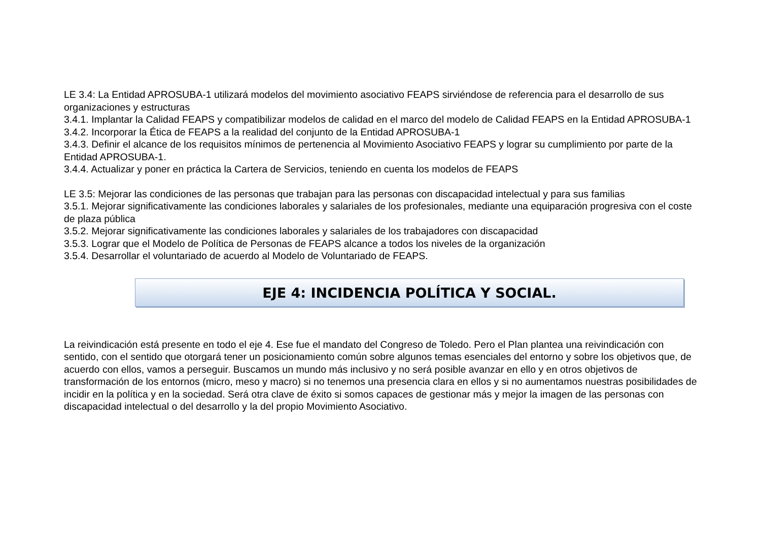LE 3.4: La Entidad APROSUBA-1 utilizará modelos del movimiento asociativo FEAPS sirviéndose de referencia para el desarrollo de sus organizaciones y estructuras
3.4.1. Implantar la Calidad FEAPS y compatibilizar modelos de calidad en el marco del modelo de Calidad FEAPS en la Entidad APROSUBA-1
3.4.2. Incorporar la Ética de FEAPS a la realidad del conjunto de la Entidad APROSUBA-1
3.4.3. Definir el alcance de los requisitos mínimos de pertenencia al Movimiento Asociativo FEAPS y lograr su cumplimiento por parte de la Entidad APROSUBA-1.
3.4.4. Actualizar y poner en práctica la Cartera de Servicios, teniendo en cuenta los modelos de FEAPS
LE 3.5: Mejorar las condiciones de las personas que trabajan para las personas con discapacidad intelectual y para sus familias
3.5.1. Mejorar significativamente las condiciones laborales y salariales de los profesionales, mediante una equiparación progresiva con el coste de plaza pública
3.5.2. Mejorar significativamente las condiciones laborales y salariales de los trabajadores con discapacidad
3.5.3. Lograr que el Modelo de Política de Personas de FEAPS alcance a todos los niveles de la organización
3.5.4. Desarrollar el voluntariado de acuerdo al Modelo de Voluntariado de FEAPS.
EJE 4: INCIDENCIA POLÍTICA Y SOCIAL.
La reivindicación está presente en todo el eje 4. Ese fue el mandato del Congreso de Toledo. Pero el Plan plantea una reivindicación con sentido, con el sentido que otorgará tener un posicionamiento común sobre algunos temas esenciales del entorno y sobre los objetivos que, de acuerdo con ellos, vamos a perseguir. Buscamos un mundo más inclusivo y no será posible avanzar en ello y en otros objetivos de transformación de los entornos (micro, meso y macro) si no tenemos una presencia clara en ellos y si no aumentamos nuestras posibilidades de incidir en la política y en la sociedad. Será otra clave de éxito si somos capaces de gestionar más y mejor la imagen de las personas con discapacidad intelectual o del desarrollo y la del propio Movimiento Asociativo.